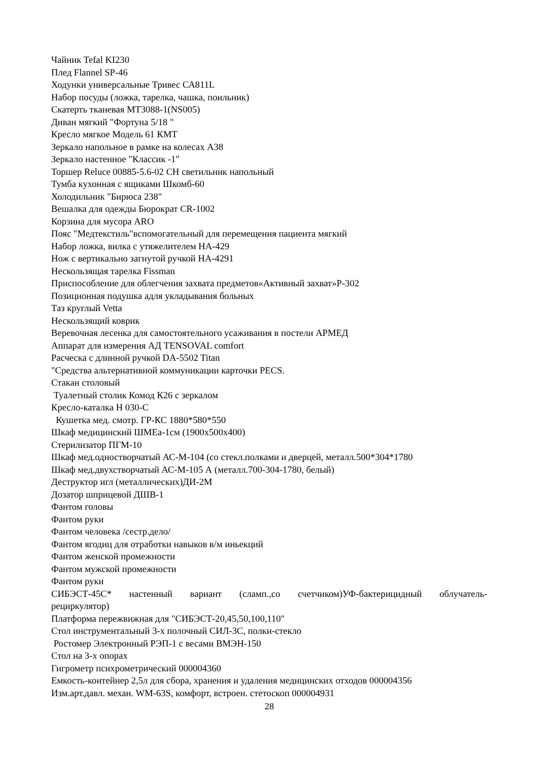Чайник Tefal KI230
Плед Flannel SP-46
Ходунки универсальные Тривес СА811L
Набор посуды (ложка, тарелка, чашка, поильник)
Скатерть тканевая MT3088-1(NS005)
Диван мягкий "Фортуна 5/18 "
Кресло мягкое Модель 61 КМТ
Зеркало напольное в рамке на колесах А38
Зеркало настенное "Классик -1"
Торшер Reluce 00885-5.6-02 CH светильник напольный
Тумба кухонная с ящиками Шкомб-60
Холодильник "Бирюса 238"
Вешалка для одежды Бюрократ CR-1002
Корзина для мусора ARO
Пояс "Медтекстиль"вспомогательный для перемещения пациента мягкий
Набор ложка, вилка с утяжелителем НА-429
Нож с вертикально загнутой ручкой НА-4291
Нескользящая тарелка Fissman
Приспособление для облегчения захвата предметов«Активный захват»Р-302
Позиционная подушка адля укладывания больных
Таз круглый Vetta
Нескользящий коврик
Веревочная лесенка для самостоятельного усаживания в постели АРМЕД
Аппарат для измерения АД TENSOVAL comfort
Расческа с длинной ручкой DA-5502 Titan
"Средства альтернативной коммуникации карточки PECS.
Стакан столовый
Туалетный столик Комод К26 с зеркалом
Кресло-каталка Н 030-С
Кушетка мед. смотр. ГР-КС 1880*580*550
Шкаф медицинский ШМЕа-1см (1900х500х400)
Стерилизатор ПГМ-10
Шкаф мед.одностворчатый АС-М-104 (со стекл.полками и дверцей, металл.500*304*1780
Шкаф мед.двухстворчатый АС-М-105 А (металл.700-304-1780, белый)
Деструктор игл (металлических)ДИ-2М
Дозатор шприцевой ДШВ-1
Фантом головы
Фантом руки
Фантом человека /сестр.дело/
Фантом ягодиц для отработки навыков в/м иньекций
Фантом женской промежности
Фантом мужской промежности
Фантом руки
СИБЭСТ-45С* настенный вариант (сламп.,со счетчиком)УФ-бактерицидный облучатель-
рециркулятор)
Платформа пережвижная для "СИБЭСТ-20,45,50,100,110"
Стол инструментальный 3-х полочный СИЛ-3С, полки-стекло
Ростомер Электронный РЭП-1 с весами ВМЭН-150
Стол на 3-х опорах
Гигрометр психрометрический 000004360
Емкость-контейнер 2,5л для сбора, хранения и удаления медицинских отходов 000004356
Изм.арт.давл. механ. WM-63S, комфорт, встроен. стетоскоп 000004931
28